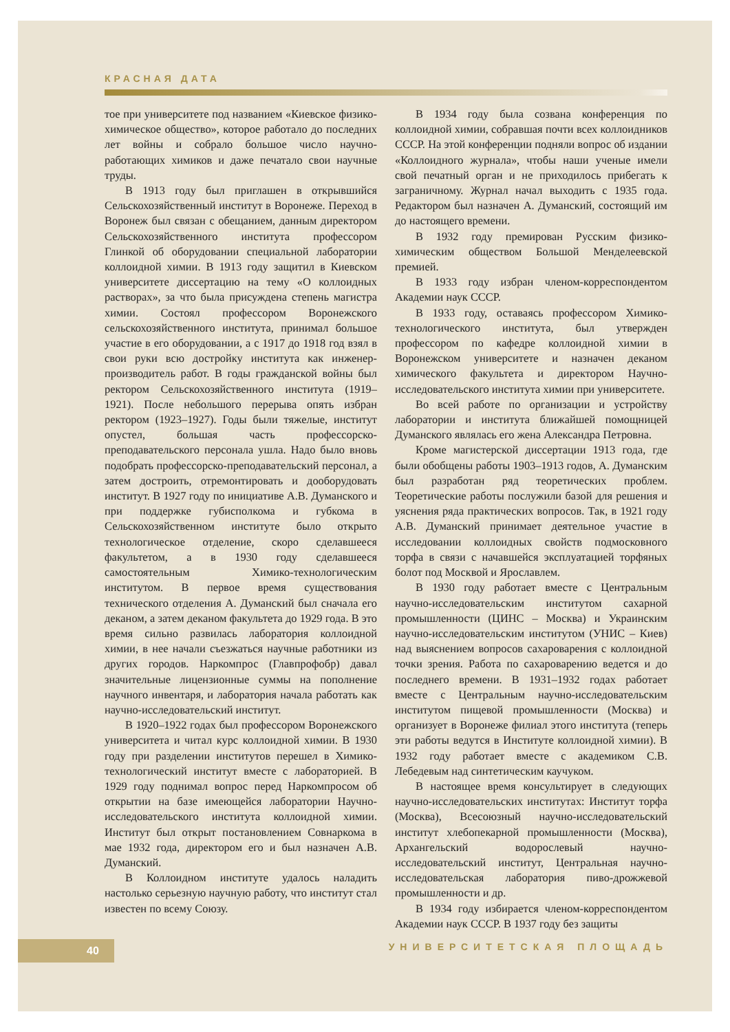КРАСНАЯ ДАТА
тое при университете под названием «Киевское физико-химическое общество», которое работало до последних лет войны и собрало большое число научно-работающих химиков и даже печатало свои научные труды.
В 1913 году был приглашен в открывшийся Сельскохозяйственный институт в Воронеже. Переход в Воронеж был связан с обещанием, данным директором Сельскохозяйственного института профессором Глинкой об оборудовании специальной лаборатории коллоидной химии. В 1913 году защитил в Киевском университете диссертацию на тему «О коллоидных растворах», за что была присуждена степень магистра химии. Состоял профессором Воронежского сельскохозяйственного института, принимал большое участие в его оборудовании, а с 1917 до 1918 год взял в свои руки всю достройку института как инженер-производитель работ. В годы гражданской войны был ректором Сельскохозяйственного института (1919–1921). После небольшого перерыва опять избран ректором (1923–1927). Годы были тяжелые, институт опустел, большая часть профессорско-преподавательского персонала ушла. Надо было вновь подобрать профессорско-преподавательский персонал, а затем достроить, отремонтировать и дооборудовать институт. В 1927 году по инициативе А.В. Думанского и при поддержке губисполкома и губкома в Сельскохозяйственном институте было открыто технологическое отделение, скоро сделавшееся факультетом, а в 1930 году сделавшееся самостоятельным Химико-технологическим институтом. В первое время существования технического отделения А. Думанский был сначала его деканом, а затем деканом факультета до 1929 года. В это время сильно развилась лаборатория коллоидной химии, в нее начали съезжаться научные работники из других городов. Наркомпрос (Главпрофобр) давал значительные лицензионные суммы на пополнение научного инвентаря, и лаборатория начала работать как научно-исследовательский институт.
В 1920–1922 годах был профессором Воронежского университета и читал курс коллоидной химии. В 1930 году при разделении институтов перешел в Химико-технологический институт вместе с лабораторией. В 1929 году поднимал вопрос перед Наркомпросом об открытии на базе имеющейся лаборатории Научно-исследовательского института коллоидной химии. Институт был открыт постановлением Совнаркома в мае 1932 года, директором его и был назначен А.В. Думанский.
В Коллоидном институте удалось наладить настолько серьезную научную работу, что институт стал известен по всему Союзу.
В 1934 году была созвана конференция по коллоидной химии, собравшая почти всех коллоидников СССР. На этой конференции подняли вопрос об издании «Коллоидного журнала», чтобы наши ученые имели свой печатный орган и не приходилось прибегать к заграничному. Журнал начал выходить с 1935 года. Редактором был назначен А. Думанский, состоящий им до настоящего времени.
В 1932 году премирован Русским физико-химическим обществом Большой Менделеевской премией.
В 1933 году избран членом-корреспондентом Академии наук СССР.
В 1933 году, оставаясь профессором Химико-технологического института, был утвержден профессором по кафедре коллоидной химии в Воронежском университете и назначен деканом химического факультета и директором Научно-исследовательского института химии при университете.
Во всей работе по организации и устройству лаборатории и института ближайшей помощницей Думанского являлась его жена Александра Петровна.
Кроме магистерской диссертации 1913 года, где были обобщены работы 1903–1913 годов, А. Думанским был разработан ряд теоретических проблем. Теоретические работы послужили базой для решения и уяснения ряда практических вопросов. Так, в 1921 году А.В. Думанский принимает деятельное участие в исследовании коллоидных свойств подмосковного торфа в связи с начавшейся эксплуатацией торфяных болот под Москвой и Ярославлем.
В 1930 году работает вместе с Центральным научно-исследовательским институтом сахарной промышленности (ЦИНС – Москва) и Украинским научно-исследовательским институтом (УНИС – Киев) над выяснением вопросов сахароварения с коллоидной точки зрения. Работа по сахароварению ведется и до последнего времени. В 1931–1932 годах работает вместе с Центральным научно-исследовательским институтом пищевой промышленности (Москва) и организует в Воронеже филиал этого института (теперь эти работы ведутся в Институте коллоидной химии). В 1932 году работает вместе с академиком С.В. Лебедевым над синтетическим каучуком.
В настоящее время консультирует в следующих научно-исследовательских институтах: Институт торфа (Москва), Всесоюзный научно-исследовательский институт хлебопекарной промышленности (Москва), Архангельский водорослевый научно-исследовательский институт, Центральная научно-исследовательская лаборатория пиво-дрожжевой промышленности и др.
В 1934 году избирается членом-корреспондентом Академии наук СССР. В 1937 году без защиты
40 УНИВЕРСИТЕТСКАЯ ПЛОЩАДЬ